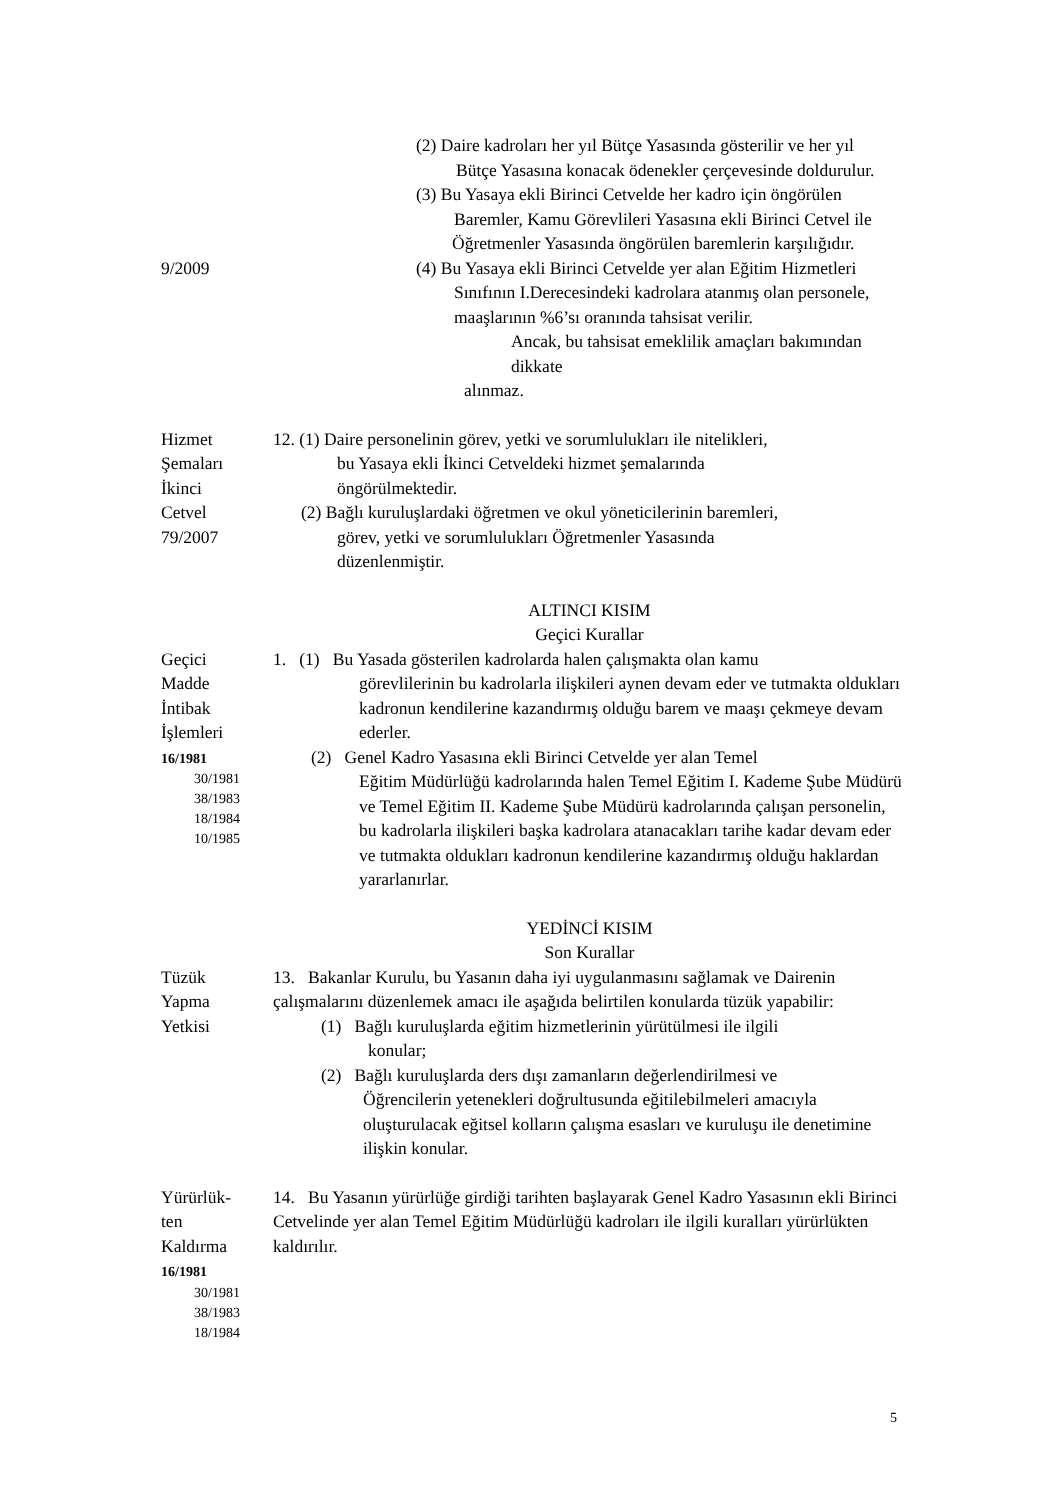(2) Daire kadroları her yıl Bütçe Yasasında gösterilir ve her yıl
Bütçe Yasasına konacak ödenekler çerçevesinde doldurulur.
(3) Bu Yasaya ekli Birinci Cetvelde her kadro için öngörülen
Baremler, Kamu Görevlileri Yasasına ekli Birinci Cetvel ile
Öğretmenler Yasasında öngörülen baremlerin karşılığıdır.
9/2009 (4) Bu Yasaya ekli Birinci Cetvelde yer alan Eğitim Hizmetleri
Sınıfının I.Derecesindeki kadrolara atanmış olan personele,
maaşlarının %6’sı oranında tahsisat verilir.
Ancak, bu tahsisat emeklilik amaçları bakımından dikkate
alınmaz.
Hizmet
Şemaları
İkinci
Cetvel
79/2007
12. (1) Daire personelinin görev, yetki ve sorumlulukları ile nitelikleri,
bu Yasaya ekli İkinci Cetveldeki hizmet şemalarında
öngörülmektedir.
(2) Bağlı kuruluşlardaki öğretmen ve okul yöneticilerinin baremleri,
görev, yetki ve sorumlulukları Öğretmenler Yasasında
düzenlenmiştir.
ALTINCI KISIM
Geçici Kurallar
Geçici
Madde
İntibak
İşlemleri
16/1981
30/1981
38/1983
18/1984
10/1985
1. (1) Bu Yasada gösterilen kadrolarda halen çalışmakta olan kamu
görevlilerinin bu kadrolarla ilişkileri aynen devam eder ve tutmakta oldukları kadronun kendilerine kazandırmış olduğu barem ve maaşı çekmeye devam ederler.
(2) Genel Kadro Yasasına ekli Birinci Cetvelde yer alan Temel
Eğitim Müdürlüğü kadrolarında halen Temel Eğitim I. Kademe Şube Müdürü ve Temel Eğitim II. Kademe Şube Müdürü kadrolarında çalışan personelin, bu kadrolarla ilişkileri başka kadrolara atanacakları tarihe kadar devam eder ve tutmakta oldukları kadronun kendilerine kazandırmış olduğu haklardan yararlanırlar.
YEDİNCİ KISIM
Son Kurallar
Tüzük
Yapma
Yetkisi
13. Bakanlar Kurulu, bu Yasanın daha iyi uygulanmasını sağlamak ve Dairenin çalışmalarını düzenlemek amacı ile aşağıda belirtilen konularda tüzük yapabilir:
(1) Bağlı kuruluşlarda eğitim hizmetlerinin yürütülmesi ile ilgili
konular;
(2) Bağlı kuruluşlarda ders dışı zamanların değerlendirilmesi ve
Öğrencilerin yetenekleri doğrultusunda eğitilebilmeleri amacıyla oluşturulacak eğitsel kolların çalışma esasları ve kuruluşu ile denetimine ilişkin konular.
Yürürlük-
ten
Kaldırma
16/1981
30/1981
38/1983
18/1984
14. Bu Yasanın yürürlüğe girdiği tarihten başlayarak Genel Kadro Yasasının ekli Birinci Cetvelinde yer alan Temel Eğitim Müdürlüğü kadroları ile ilgili kuralları yürürlükten kaldırılır.
5